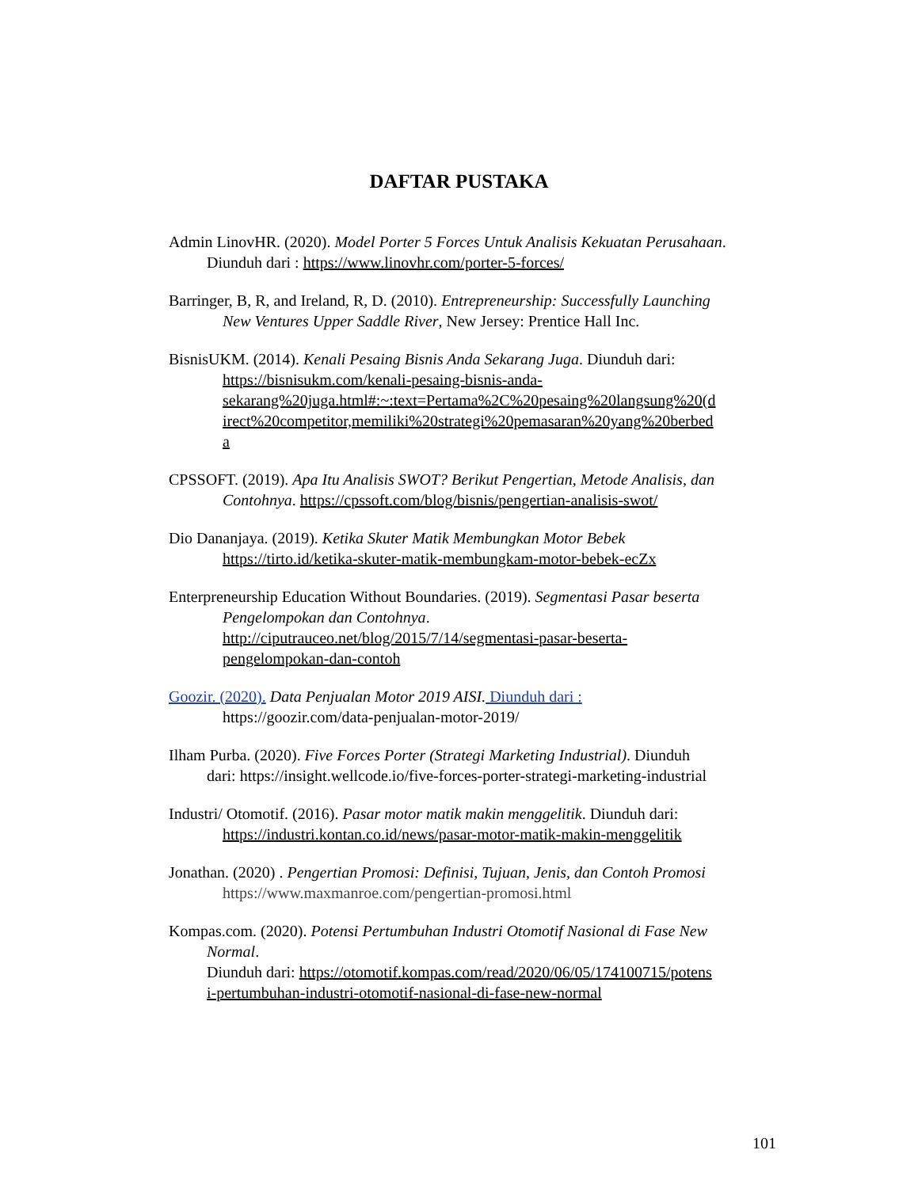DAFTAR PUSTAKA
Admin LinovHR. (2020). Model Porter 5 Forces Untuk Analisis Kekuatan Perusahaan.
Diunduh dari : https://www.linovhr.com/porter-5-forces/
Barringer, B, R, and Ireland, R, D. (2010). Entrepreneurship: Successfully Launching
New Ventures Upper Saddle River, New Jersey: Prentice Hall Inc.
BisnisUKM. (2014). Kenali Pesaing Bisnis Anda Sekarang Juga. Diunduh dari:
https://bisnisukm.com/kenali-pesaing-bisnis-anda-
sekarang%20juga.html#:~:text=Pertama%2C%20pesaing%20langsung%20(d
irect%20competitor,memiliki%20strategi%20pemasaran%20yang%20berbed
a
CPSSOFT. (2019). Apa Itu Analisis SWOT? Berikut Pengertian, Metode Analisis, dan
Contohnya. https://cpssoft.com/blog/bisnis/pengertian-analisis-swot/
Dio Dananjaya. (2019). Ketika Skuter Matik Membungkan Motor Bebek
https://tirto.id/ketika-skuter-matik-membungkam-motor-bebek-ecZx
Enterpreneurship Education Without Boundaries. (2019). Segmentasi Pasar beserta
Pengelompokan dan Contohnya.
http://ciputrauceo.net/blog/2015/7/14/segmentasi-pasar-beserta-
pengelompokan-dan-contoh
Goozir. (2020). Data Penjualan Motor 2019 AISI. Diunduh dari :
https://goozir.com/data-penjualan-motor-2019/
Ilham Purba. (2020). Five Forces Porter (Strategi Marketing Industrial). Diunduh
dari: https://insight.wellcode.io/five-forces-porter-strategi-marketing-industrial
Industri/ Otomotif. (2016). Pasar motor matik makin menggelitik. Diunduh dari:
https://industri.kontan.co.id/news/pasar-motor-matik-makin-menggelitik
Jonathan. (2020) . Pengertian Promosi: Definisi, Tujuan, Jenis, dan Contoh Promosi
https://www.maxmanroe.com/pengertian-promosi.html
Kompas.com. (2020). Potensi Pertumbuhan Industri Otomotif Nasional di Fase New
Normal.
Diunduh dari: https://otomotif.kompas.com/read/2020/06/05/174100715/potens
i-pertumbuhan-industri-otomotif-nasional-di-fase-new-normal
101